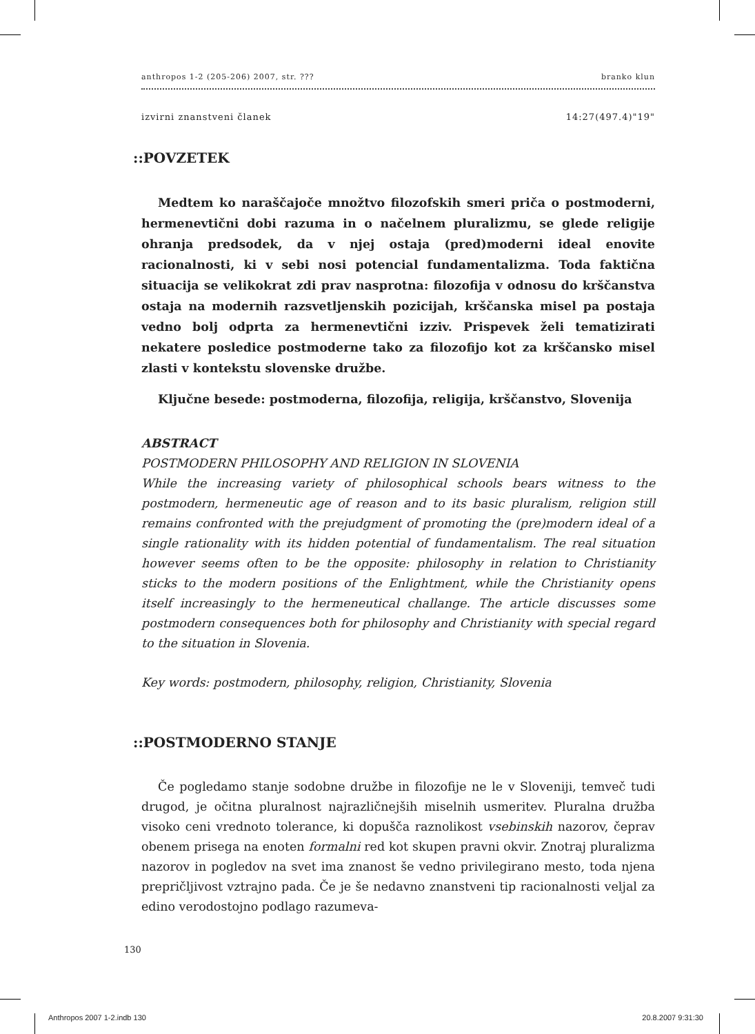anthropos 1-2 (205-206) 2007, str. ??? branko klun
izvirni znanstveni članek 14:27(497.4)"19"
::POVZETEK
Medtem ko naraščajoče množtvo filozofskih smeri priča o postmoderni, hermenevtični dobi razuma in o načelnem pluralizmu, se glede religije ohranja predsodek, da v njej ostaja (pred)moderni ideal enovite racionalnosti, ki v sebi nosi potencial fundamentalizma. Toda faktična situacija se velikokrat zdi prav nasprotna: filozofija v odnosu do krščanstva ostaja na modernih razsvetljenskih pozicijah, krščanska misel pa postaja vedno bolj odprta za hermenevtični izziv. Prispevek želi tematizirati nekatere posledice postmoderne tako za filozofijo kot za krščansko misel zlasti v kontekstu slovenske družbe.
Ključne besede: postmoderna, filozofija, religija, krščanstvo, Slovenija
ABSTRACT
POSTMODERN PHILOSOPHY AND RELIGION IN SLOVENIA
While the increasing variety of philosophical schools bears witness to the postmodern, hermeneutic age of reason and to its basic pluralism, religion still remains confronted with the prejudgment of promoting the (pre)modern ideal of a single rationality with its hidden potential of fundamentalism. The real situation however seems often to be the opposite: philosophy in relation to Christianity sticks to the modern positions of the Enlightment, while the Christianity opens itself increasingly to the hermeneutical challange. The article discusses some postmodern consequences both for philosophy and Christianity with special regard to the situation in Slovenia.
Key words: postmodern, philosophy, religion, Christianity, Slovenia
::POSTMODERNO STANJE
Če pogledamo stanje sodobne družbe in filozofije ne le v Sloveniji, temveč tudi drugod, je očitna pluralnost najrazličnejših miselnih usmeritev. Pluralna družba visoko ceni vrednoto tolerance, ki dopušča raznolikost vsebinskih nazorov, čeprav obenem prisega na enoten formalni red kot skupen pravni okvir. Znotraj pluralizma nazorov in pogledov na svet ima znanost še vedno privilegirano mesto, toda njena prepričljivost vztrajno pada. Če je še nedavno znanstveni tip racionalnosti veljal za edino verodostojno podlago razumeva-
130
Anthropos 2007 1-2.indb 130 20.8.2007 9:31:30